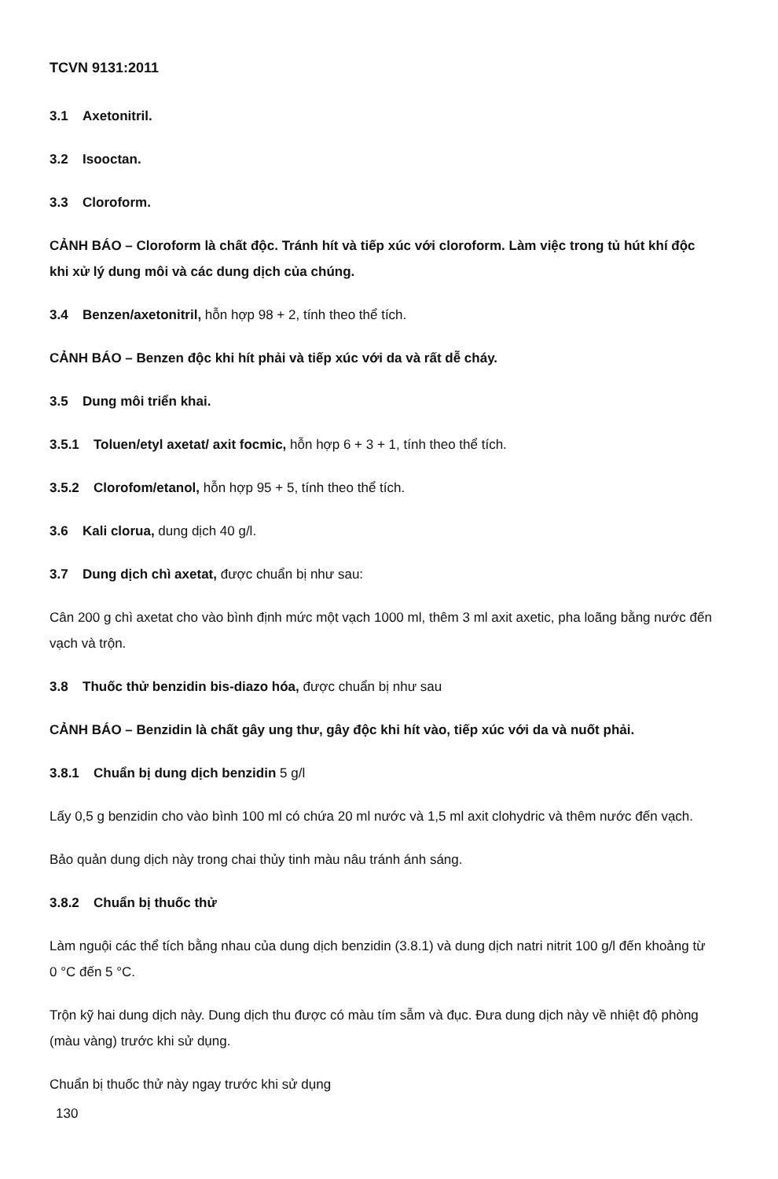TCVN 9131:2011
3.1 Axetonitril.
3.2 Isooctan.
3.3 Cloroform.
CẢNH BÁO – Cloroform là chất độc. Tránh hít và tiếp xúc với cloroform. Làm việc trong tủ hút khí độc khi xử lý dung môi và các dung dịch của chúng.
3.4 Benzen/axetonitril, hỗn hợp 98 + 2, tính theo thể tích.
CẢNH BÁO – Benzen độc khi hít phải và tiếp xúc với da và rất dễ cháy.
3.5 Dung môi triển khai.
3.5.1 Toluen/etyl axetat/ axit focmic, hỗn hợp 6 + 3 + 1, tính theo thể tích.
3.5.2 Clorofom/etanol, hỗn hợp 95 + 5, tính theo thể tích.
3.6 Kali clorua, dung dịch 40 g/l.
3.7 Dung dịch chì axetat, được chuẩn bị như sau:
Cân 200 g chì axetat cho vào bình định mức một vạch 1000 ml, thêm 3 ml axit axetic, pha loãng bằng nước đến vạch và trộn.
3.8 Thuốc thử benzidin bis-diazo hóa, được chuẩn bị như sau
CẢNH BÁO – Benzidin là chất gây ung thư, gây độc khi hít vào, tiếp xúc với da và nuốt phải.
3.8.1 Chuẩn bị dung dịch benzidin 5 g/l
Lấy 0,5 g benzidin cho vào bình 100 ml có chứa 20 ml nước và 1,5 ml axit clohydric và thêm nước đến vạch.
Bảo quản dung dịch này trong chai thủy tinh màu nâu tránh ánh sáng.
3.8.2 Chuẩn bị thuốc thử
Làm nguội các thể tích bằng nhau của dung dịch benzidin (3.8.1) và dung dịch natri nitrit 100 g/l đến khoảng từ 0 °C đến 5 °C.
Trộn kỹ hai dung dịch này. Dung dịch thu được có màu tím sẫm và đục. Đưa dung dịch này về nhiệt độ phòng (màu vàng) trước khi sử dụng.
Chuẩn bị thuốc thử này ngay trước khi sử dụng
130